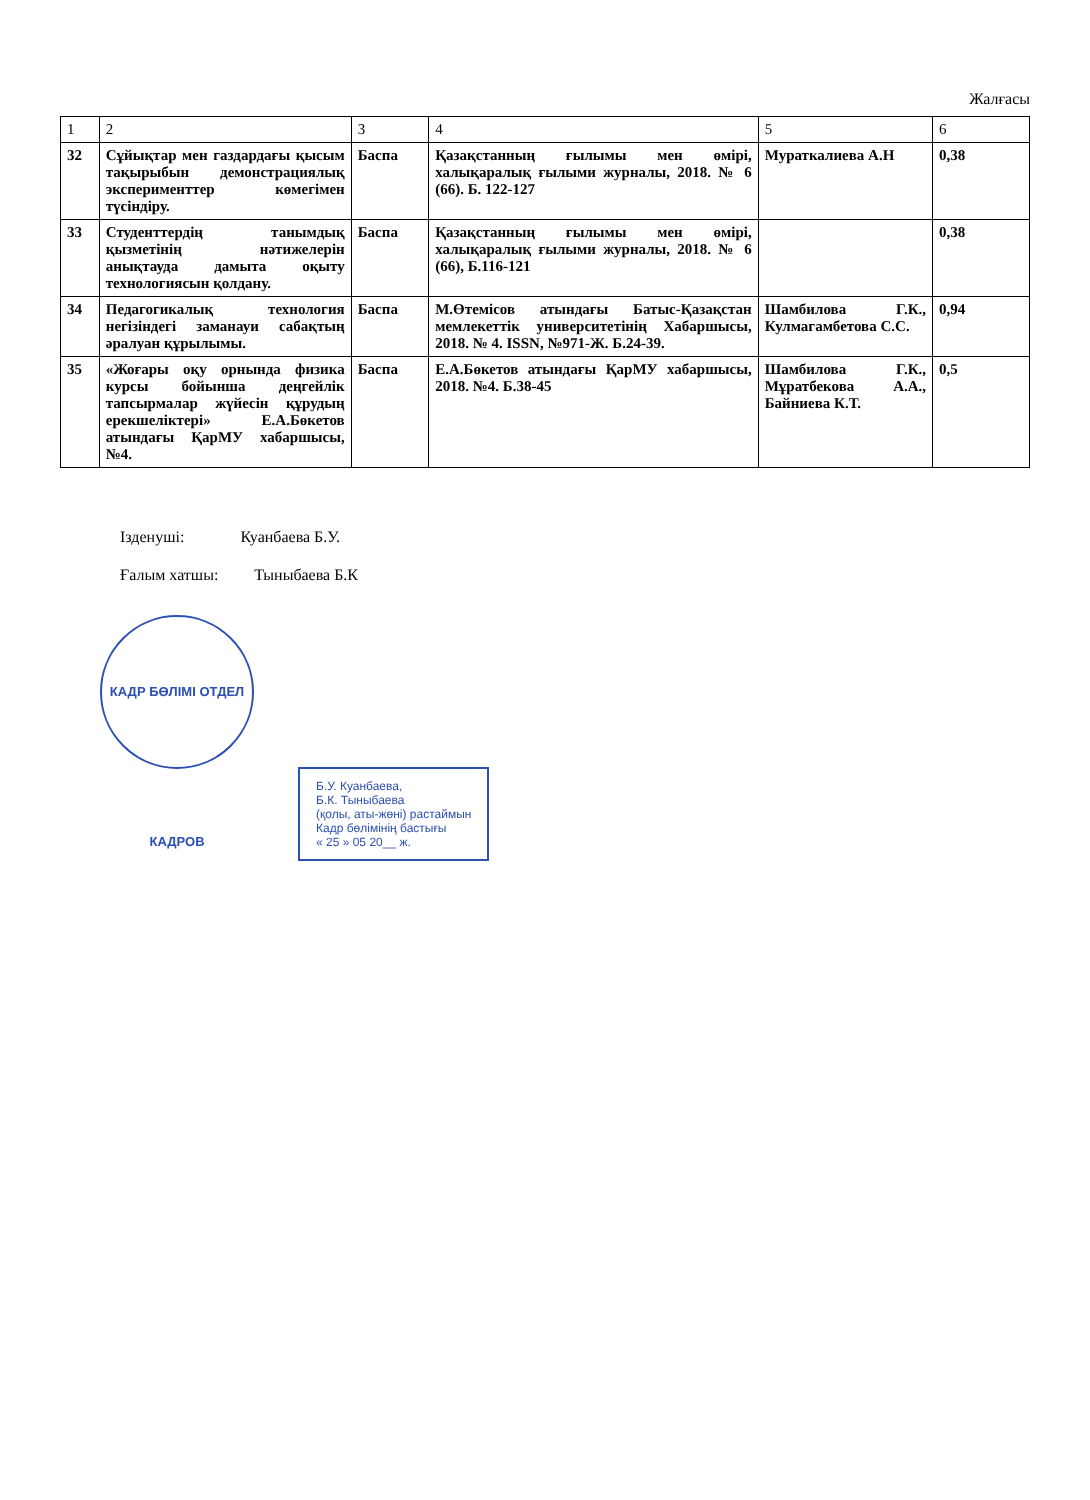Жалғасы
| 1 | 2 | 3 | 4 | 5 | 6 |
| --- | --- | --- | --- | --- | --- |
| 32 | Сұйықтар мен газдардағы қысым тақырыбын демонстрациялық эксперименттер көмегімен түсіндіру. | Баспа | Қазақстанның ғылымы мен өмірі, халықаралық ғылыми журналы, 2018. № 6 (66). Б. 122-127 | Мураткалиева А.Н | 0,38 |
| 33 | Студенттердің танымдық қызметінің нәтижелерін анықтауда дамыта оқыту технологиясын қолдану. | Баспа | Қазақстанның ғылымы мен өмірі, халықаралық ғылыми журналы, 2018. № 6 (66), Б.116-121 | | 0,38 |
| 34 | Педагогикалық технология негізіндегі заманауи сабақтың әралуан құрылымы. | Баспа | М.Өтемісов атындағы Батыс-Қазақстан мемлекеттік университетінің Хабаршысы, 2018. № 4. ISSN, №971-Ж. Б.24-39. | Шамбилова Г.К., Кулмагамбетова С.С. | 0,94 |
| 35 | «Жоғары оқу орнында физика курсы бойынша деңгейлік тапсырмалар жүйесін құрудың ерекшеліктері» Е.А.Бөкетов атындағы ҚарМУ хабаршысы, №4. | Баспа | Е.А.Бөкетов атындағы ҚарМУ хабаршысы, 2018. №4. Б.38-45 | Шамбилова Г.К., Мұратбекова А.А., Байниева К.Т. | 0,5 |
Ізденуші: Куанбаева Б.У.
Ғалым хатшы: Тыныбаева Б.К
КАДР БӨЛІМІ ОТДЕЛ КАДРОВ Б.У. Куанбаева,
Б.К. Тыныбаева
(қолы, аты-жөні) растаймын
Кадр бөлімінің бастығы
« 25 » 05 20__ ж.